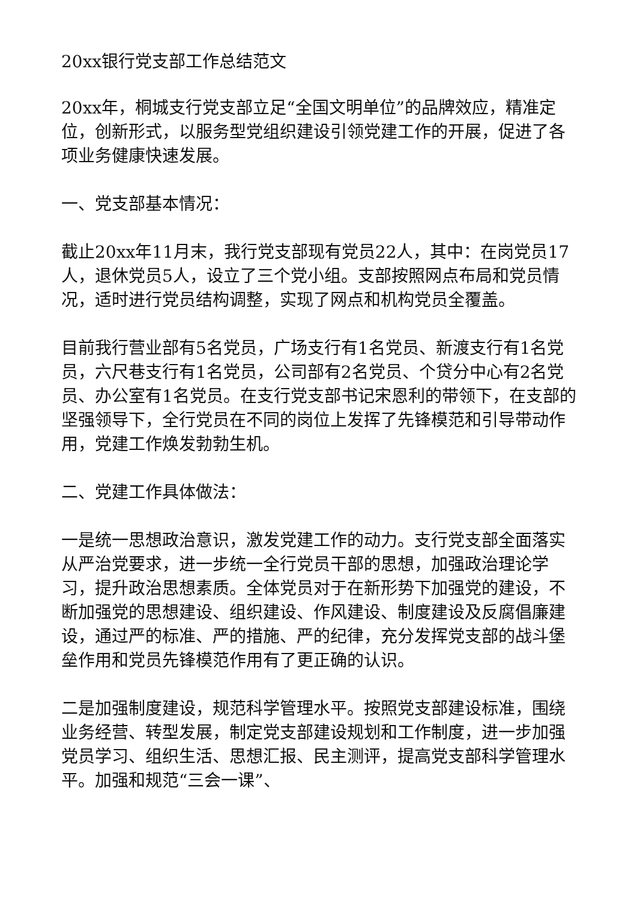20xx银行党支部工作总结范文
20xx年，桐城支行党支部立足“全国文明单位”的品牌效应，精准定位，创新形式，以服务型党组织建设引领党建工作的开展，促进了各项业务健康快速发展。
一、党支部基本情况：
截止20xx年11月末，我行党支部现有党员22人，其中：在岗党员17人，退休党员5人，设立了三个党小组。支部按照网点布局和党员情况，适时进行党员结构调整，实现了网点和机构党员全覆盖。
目前我行营业部有5名党员，广场支行有1名党员、新渡支行有1名党员，六尺巷支行有1名党员，公司部有2名党员、个贷分中心有2名党员、办公室有1名党员。在支行党支部书记宋恩利的带领下，在支部的坚强领导下，全行党员在不同的岗位上发挥了先锋模范和引导带动作用，党建工作焕发勃勃生机。
二、党建工作具体做法：
一是统一思想政治意识，激发党建工作的动力。支行党支部全面落实从严治党要求，进一步统一全行党员干部的思想，加强政治理论学习，提升政治思想素质。全体党员对于在新形势下加强党的建设，不断加强党的思想建设、组织建设、作风建设、制度建设及反腐倡廉建设，通过严的标准、严的措施、严的纪律，充分发挥党支部的战斗堡垒作用和党员先锋模范作用有了更正确的认识。
二是加强制度建设，规范科学管理水平。按照党支部建设标准，围绕业务经营、转型发展，制定党支部建设规划和工作制度，进一步加强党员学习、组织生活、思想汇报、民主测评，提高党支部科学管理水平。加强和规范“三会一课”、